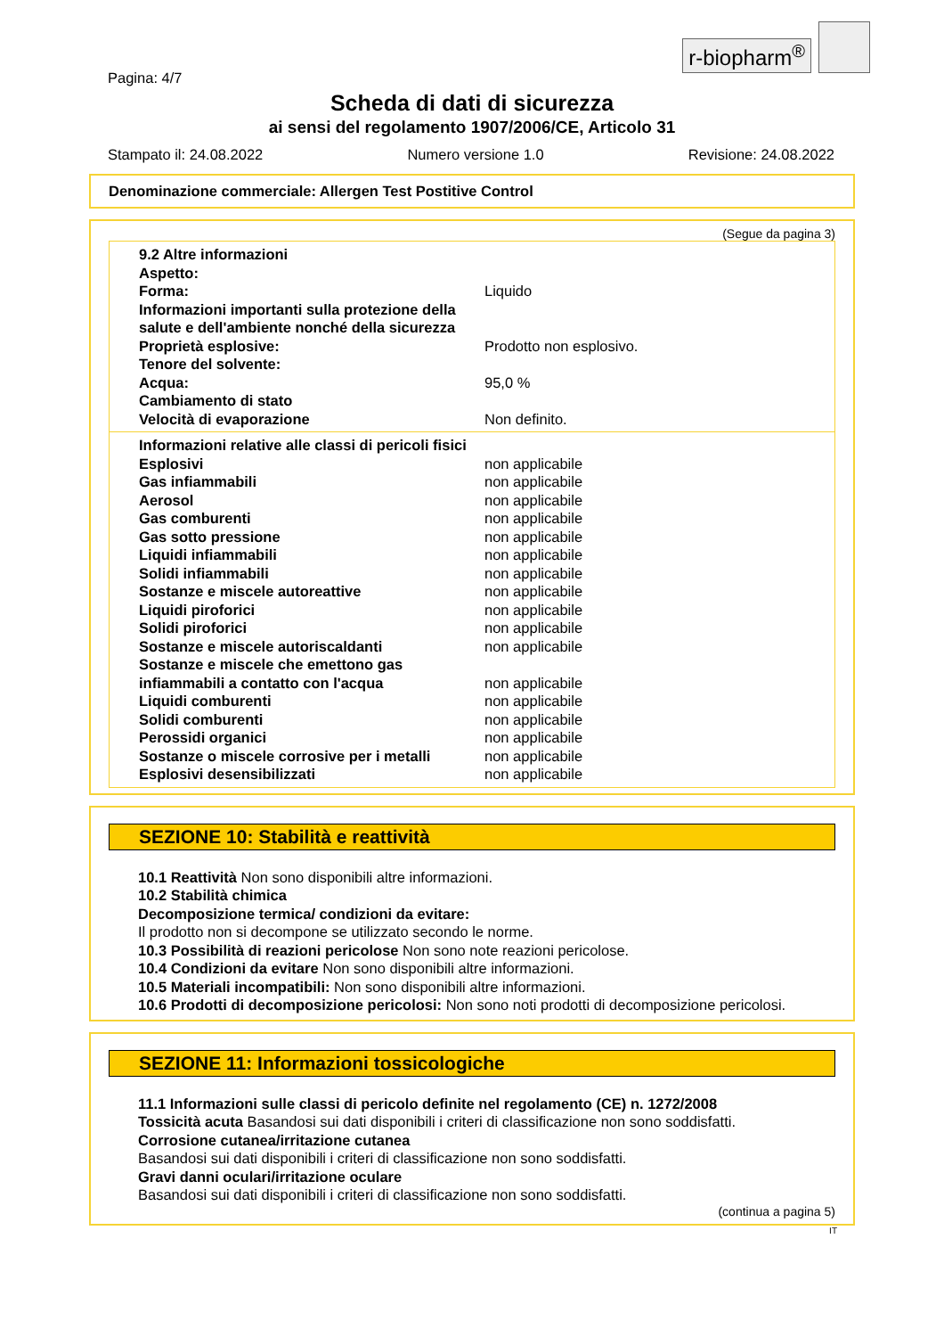r-biopharm<sup>®</sup>
Pagina: 4/7
Scheda di dati di sicurezza
ai sensi del regolamento 1907/2006/CE, Articolo 31
Stampato il: 24.08.2022 Numero versione 1.0 Revisione: 24.08.2022
Denominazione commerciale: Allergen Test Postitive Control
(Segue da pagina 3)
| 9.2 Altre informazioni | |
| Aspetto: | |
| Forma: | Liquido |
| Informazioni importanti sulla protezione della salute e dell'ambiente nonché della sicurezza | |
| Proprietà esplosive: | Prodotto non esplosivo. |
| Tenore del solvente: | |
| Acqua: | 95,0 % |
| Cambiamento di stato | |
| Velocità di evaporazione | Non definito. |
| Informazioni relative alle classi di pericoli fisici | |
| Esplosivi | non applicabile |
| Gas infiammabili | non applicabile |
| Aerosol | non applicabile |
| Gas comburenti | non applicabile |
| Gas sotto pressione | non applicabile |
| Liquidi infiammabili | non applicabile |
| Solidi infiammabili | non applicabile |
| Sostanze e miscele autoreattive | non applicabile |
| Liquidi piroforici | non applicabile |
| Solidi piroforici | non applicabile |
| Sostanze e miscele autoriscaldanti | non applicabile |
| Sostanze e miscele che emettono gas infiammabili a contatto con l'acqua | non applicabile |
| Liquidi comburenti | non applicabile |
| Solidi comburenti | non applicabile |
| Perossidi organici | non applicabile |
| Sostanze o miscele corrosive per i metalli | non applicabile |
| Esplosivi desensibilizzati | non applicabile |
SEZIONE 10: Stabilità e reattività
10.1 Reattività Non sono disponibili altre informazioni.
10.2 Stabilità chimica
Decomposizione termica/ condizioni da evitare:
Il prodotto non si decompone se utilizzato secondo le norme.
10.3 Possibilità di reazioni pericolose Non sono note reazioni pericolose.
10.4 Condizioni da evitare Non sono disponibili altre informazioni.
10.5 Materiali incompatibili: Non sono disponibili altre informazioni.
10.6 Prodotti di decomposizione pericolosi: Non sono noti prodotti di decomposizione pericolosi.
SEZIONE 11: Informazioni tossicologiche
11.1 Informazioni sulle classi di pericolo definite nel regolamento (CE) n. 1272/2008
Tossicità acuta Basandosi sui dati disponibili i criteri di classificazione non sono soddisfatti.
Corrosione cutanea/irritazione cutanea
Basandosi sui dati disponibili i criteri di classificazione non sono soddisfatti.
Gravi danni oculari/irritazione oculare
Basandosi sui dati disponibili i criteri di classificazione non sono soddisfatti.
(continua a pagina 5)
IT